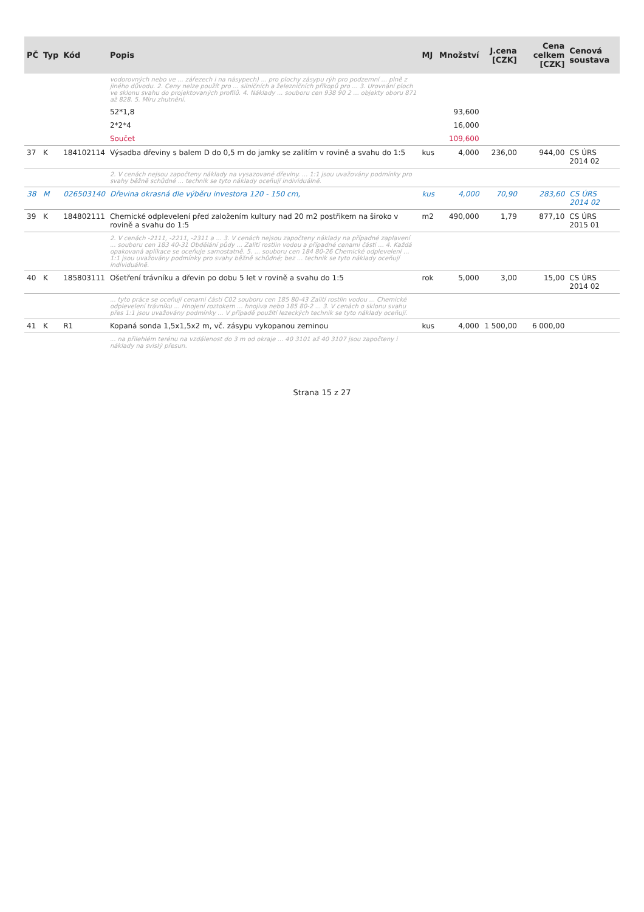| PČ | Typ | Kód | Popis | MJ | Množství | J.cena [CZK] | Cena celkem [CZK] | Cenová soustava |
| --- | --- | --- | --- | --- | --- | --- | --- | --- |
| | | | vodorovných nebo ve ... zářezech i na násypech) ... pro plochy zásypu rýh pro podzemní ... plně z jiného důvodu. 2. Ceny nelze použít pro ... silničních a železničních příkopů pro ... 3. Urovnání ploch ve sklonu svahu do projektovaných profilů. 4. Náklady ... souboru cen 938 90 2 ... objekty oboru 871 až 828. 5. Míru zhutnění. | | | | | |
| | | | 52*1,8 | | 93,600 | | | |
| | | | 2*2*4 | | 16,000 | | | |
| | | | Součet | | 109,600 | | | |
| 37 | K | 184102114 | Výsadba dřeviny s balem D do 0,5 m do jamky se zalitím v rovině a svahu do 1:5 | kus | 4,000 | 236,00 | 944,00 | CS ÚRS 2014 02 |
| | | | 2. V cenách nejsou započteny náklady na vysazované dřeviny. ... 1:1 jsou uvažovány podmínky pro svahy běžně schůdné ... technik se tyto náklady oceňují individuálně. | | | | | |
| 38 | M | 026503140 | Dřevina okrasná dle výběru investora 120 - 150 cm, | kus | 4,000 | 70,90 | 283,60 | CS ÚRS 2014 02 |
| 39 | K | 184802111 | Chemické odplevelení před založením kultury nad 20 m2 postřikem na široko v rovině a svahu do 1:5 | m2 | 490,000 | 1,79 | 877,10 | CS ÚRS 2015 01 |
| | | | 2. V cenách -2111, -2211, -2311 a ... 3. V cenách nejsou započteny náklady na případné zaplavení ... souboru cen 183 40-31 Obdělání půdy ... Zalití rostlin vodou a případné cenami části ... 4. Každá opakovaná aplikace se oceňuje samostatně. 5. ... souboru cen 184 80-26 Chemické odplevelení ... 1:1 jsou uvažovány podmínky pro svahy běžně schůdné; bez ... technik se tyto náklady oceňují individuálně. | | | | | |
| 40 | K | 185803111 | Ošetření trávníku a dřevin po dobu 5 let v rovině a svahu do 1:5 | rok | 5,000 | 3,00 | 15,00 | CS ÚRS 2014 02 |
| | | | ... tyto práce se oceňují cenami části C02 souboru cen 185 80-43 Zalití rostlin vodou ... Chemické odplevelení trávníku ... Hnojení roztokem ... hnojiva nebo 185 80-2 ... 3. V cenách o sklonu svahu přes 1:1 jsou uvažovány podmínky ... V případě použití lezeckých technik se tyto náklady oceňují. | | | | | |
| 41 | K | R1 | Kopaná sonda 1,5x1,5x2 m, vč. zásypu vykopanou zeminou | kus | 4,000 | 1 500,00 | 6 000,00 | |
| | | | ... na přilehlém terénu na vzdálenost do 3 m od okraje ... 40 3101 až 40 3107 jsou započteny i náklady na svislý přesun. | | | | | |
Strana 15 z 27